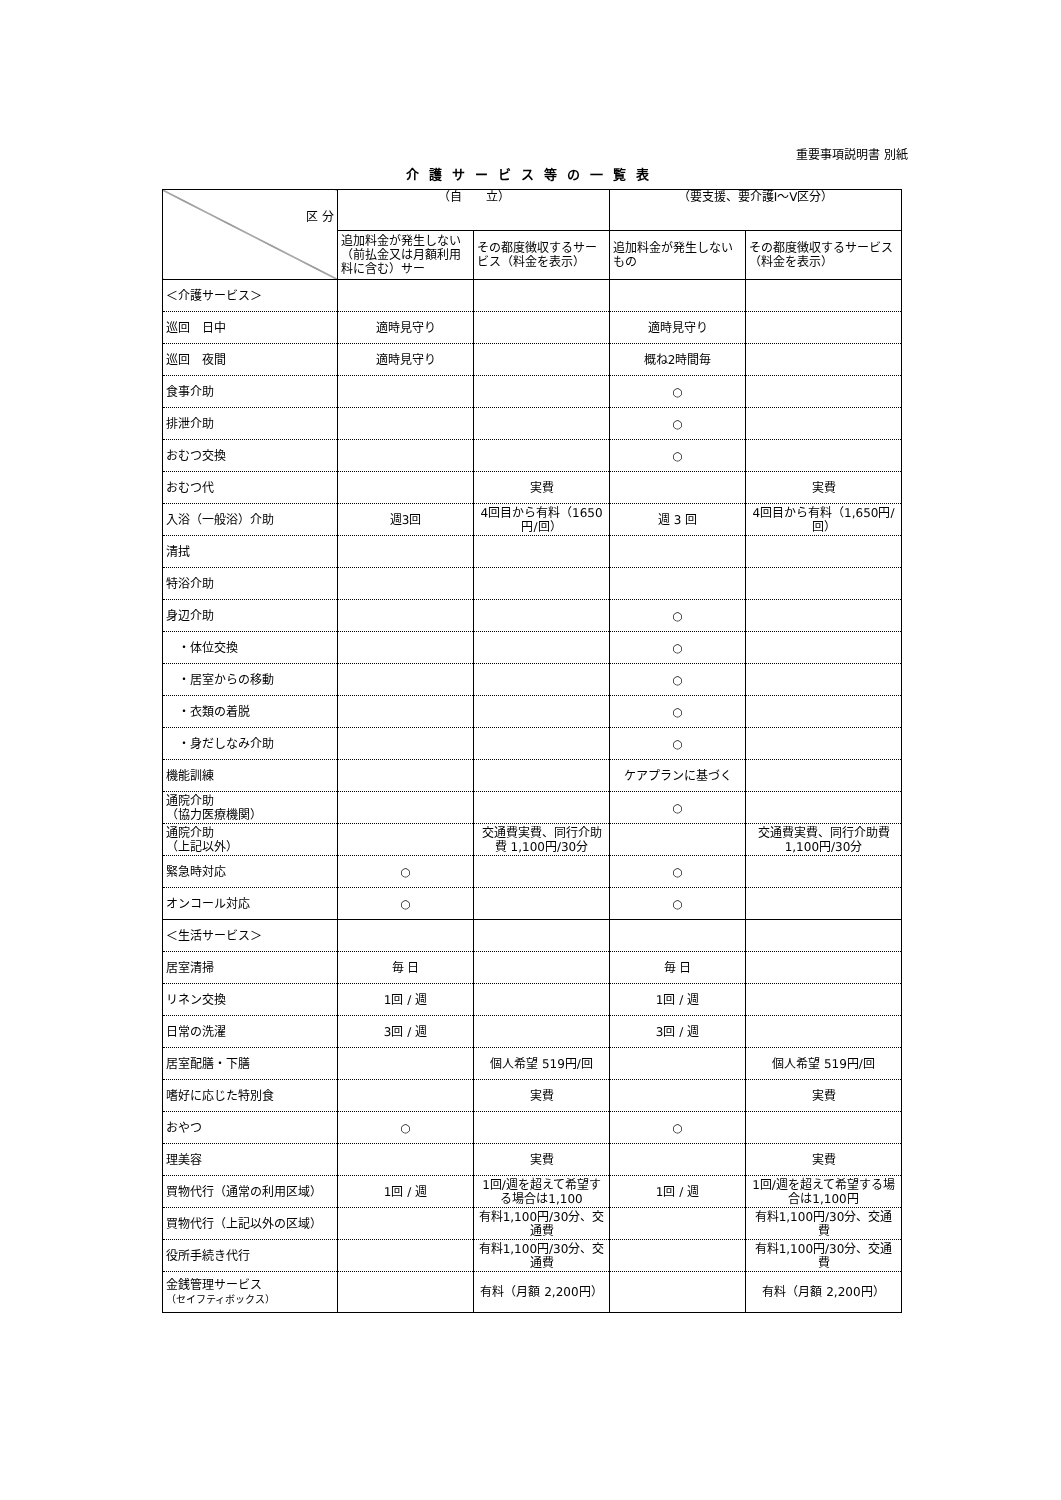重要事項説明書 別紙
介護サービス等の一覧表
| 区 分 | （自 立） | | （要支援、要介護Ⅰ～Ⅴ区分） | |
| --- | --- | --- | --- | --- |
| | 追加料金が発生しない（前払金又は月額利用料に含む）サー | その都度徴収するサービス（料金を表示） | 追加料金が発生しないもの | その都度徴収するサービス（料金を表示） |
| ＜介護サービス＞ | | | | |
| 巡回 日中 | 適時見守り | | 適時見守り | |
| 巡回 夜間 | 適時見守り | | 概ね2時間毎 | |
| 食事介助 | | | ○ | |
| 排泄介助 | | | ○ | |
| おむつ交換 | | | ○ | |
| おむつ代 | | 実費 | | 実費 |
| 入浴（一般浴）介助 | 週3回 | 4回目から有料（1650円/回） | 週 3 回 | 4回目から有料（1,650円/回） |
| 清拭 | | | | |
| 特浴介助 | | | | |
| 身辺介助 | | | ○ | |
| ・体位交換 | | | ○ | |
| ・居室からの移動 | | | ○ | |
| ・衣類の着脱 | | | ○ | |
| ・身だしなみ介助 | | | ○ | |
| 機能訓練 | | | ケアプランに基づく | |
| 通院介助 （協力医療機関） | | | ○ | |
| 通院介助 （上記以外） | | 交通費実費、同行介助費 1,100円/30分 | | 交通費実費、同行介助費 1,100円/30分 |
| 緊急時対応 | ○ | | ○ | |
| オンコール対応 | ○ | | ○ | |
| ＜生活サービス＞ | | | | |
| 居室清掃 | 毎 日 | | 毎 日 | |
| リネン交換 | 1回 / 週 | | 1回 / 週 | |
| 日常の洗濯 | 3回 / 週 | | 3回 / 週 | |
| 居室配膳・下膳 | | 個人希望 519円/回 | | 個人希望 519円/回 |
| 嗜好に応じた特別食 | | 実費 | | 実費 |
| おやつ | ○ | | ○ | |
| 理美容 | | 実費 | | 実費 |
| 買物代行（通常の利用区域） | 1回 / 週 | 1回/週を超えて希望する場合は1,100 | 1回 / 週 | 1回/週を超えて希望する場合は1,100円 |
| 買物代行（上記以外の区域） | | 有料1,100円/30分、交通費 | | 有料1,100円/30分、交通費 |
| 役所手続き代行 | | 有料1,100円/30分、交通費 | | 有料1,100円/30分、交通費 |
| 金銭管理サービス （セイフティボックス） | | 有料（月額 2,200円） | | 有料（月額 2,200円） |